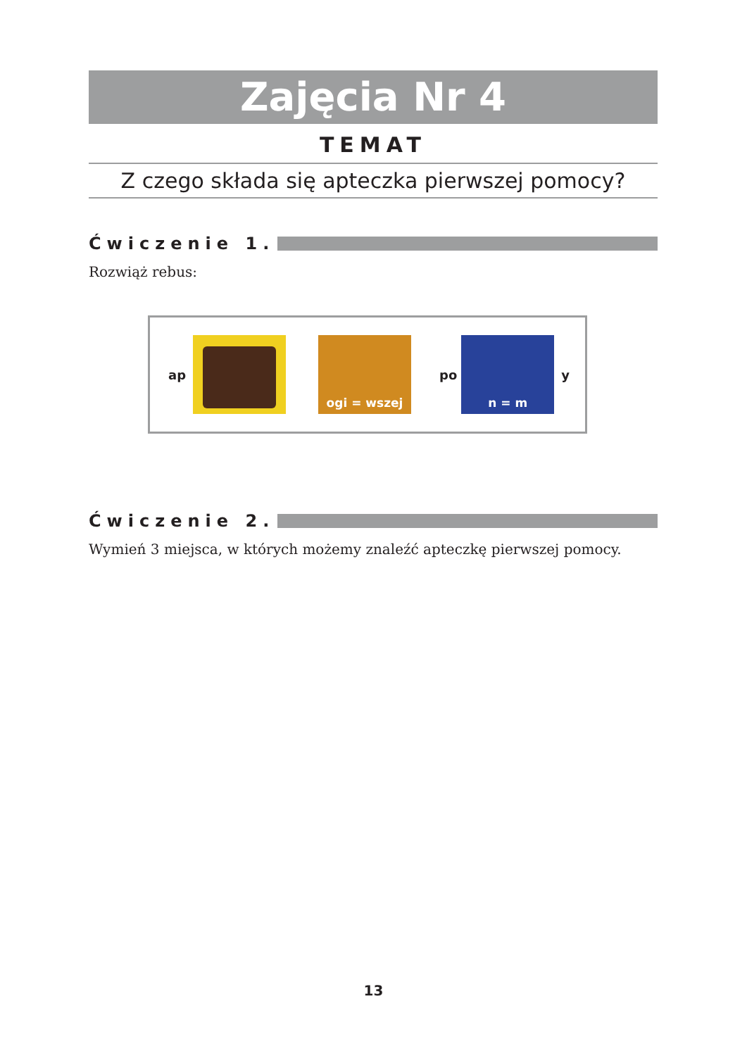Zajęcia Nr 4
TEMAT
Z czego składa się apteczka pierwszej pomocy?
Ćwiczenie 1.
Rozwiąż rebus:
ap
ogi = wszej
po
n = m
y
Ćwiczenie 2.
Wymień 3 miejsca, w których możemy znaleźć apteczkę pierwszej pomocy.
13